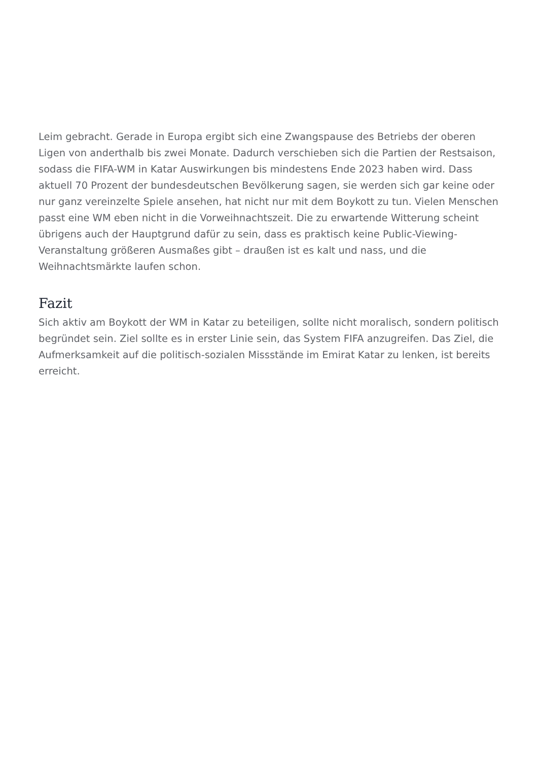Leim gebracht. Gerade in Europa ergibt sich eine Zwangspause des Betriebs der oberen Ligen von anderthalb bis zwei Monate. Dadurch verschieben sich die Partien der Restsaison, sodass die FIFA-WM in Katar Auswirkungen bis mindestens Ende 2023 haben wird. Dass aktuell 70 Prozent der bundesdeutschen Bevölkerung sagen, sie werden sich gar keine oder nur ganz vereinzelte Spiele ansehen, hat nicht nur mit dem Boykott zu tun. Vielen Menschen passt eine WM eben nicht in die Vorweihnachtszeit. Die zu erwartende Witterung scheint übrigens auch der Hauptgrund dafür zu sein, dass es praktisch keine Public-Viewing-Veranstaltung größeren Ausmaßes gibt – draußen ist es kalt und nass, und die Weihnachtsmärkte laufen schon.
Fazit
Sich aktiv am Boykott der WM in Katar zu beteiligen, sollte nicht moralisch, sondern politisch begründet sein. Ziel sollte es in erster Linie sein, das System FIFA anzugreifen. Das Ziel, die Aufmerksamkeit auf die politisch-sozialen Missstände im Emirat Katar zu lenken, ist bereits erreicht.